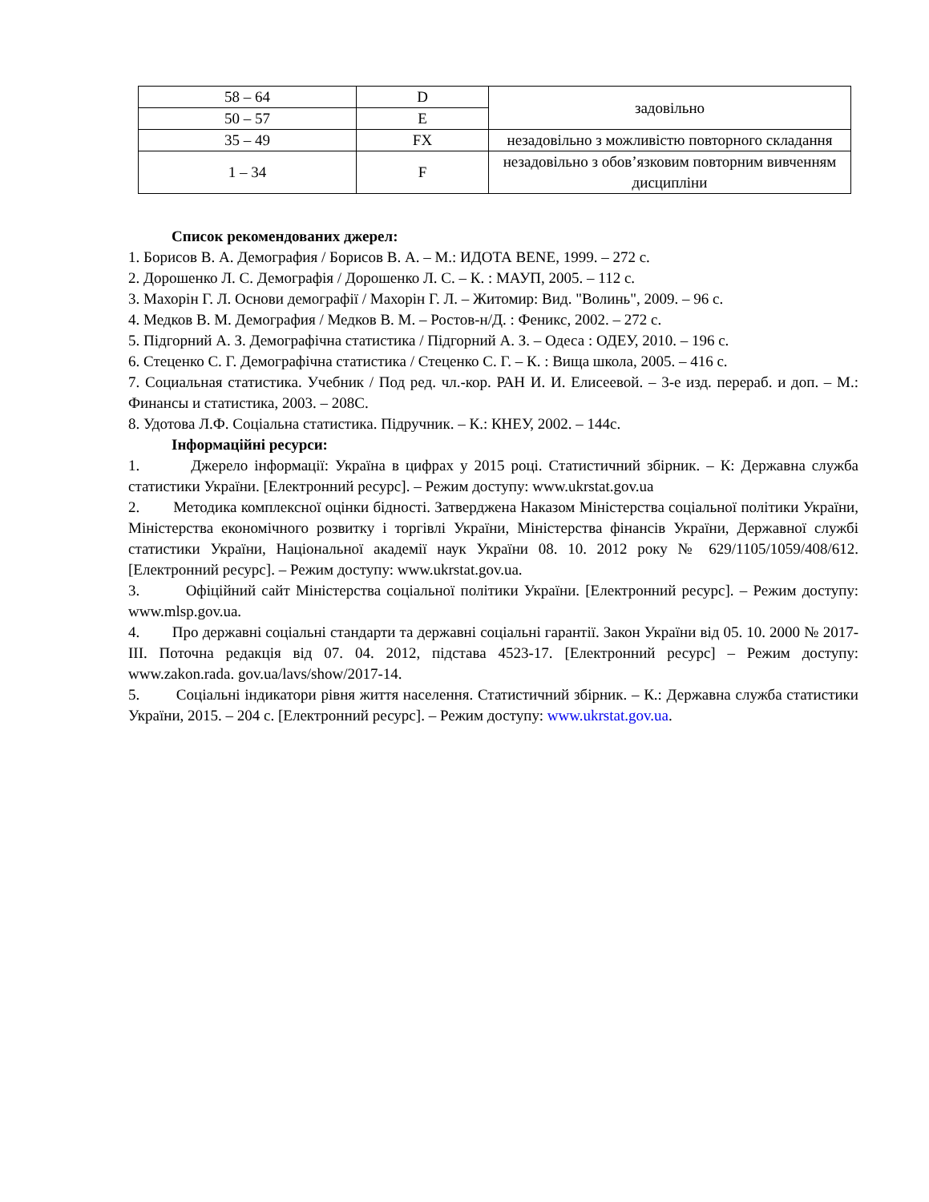| 58 – 64 | D | задовільно |
| 50 – 57 | E | |
| 35 – 49 | FX | незадовільно з можливістю повторного складання |
| 1 – 34 | F | незадовільно з обов’язковим повторним вивченням дисципліни |
Список рекомендованих джерел:
1. Борисов В. А. Демография / Борисов В. А. – М.: ИДОТА BENE, 1999. – 272 с.
2. Дорошенко Л. С. Демографія / Дорошенко Л. С. – К. : МАУП, 2005. – 112 с.
3. Махорін Г. Л. Основи демографії / Махорін Г. Л. – Житомир: Вид. "Волинь", 2009. – 96 с.
4. Медков В. М. Демография / Медков В. М. – Ростов-н/Д. : Феникс, 2002. – 272 с.
5. Підгорний А. З. Демографічна статистика / Підгорний А. З. – Одеса : ОДЕУ, 2010. – 196 с.
6. Стеценко С. Г. Демографічна статистика / Стеценко С. Г. – К. : Вища школа, 2005. – 416 с.
7. Социальная статистика. Учебник / Под ред. чл.-кор. РАН И. И. Елисеевой. – 3-е изд. перераб. и доп. – М.: Финансы и статистика, 2003. – 208С.
8. Удотова Л.Ф. Соціальна статистика. Підручник. – К.: КНЕУ, 2002. – 144с.
Інформаційні ресурси:
1. Джерело інформації: Україна в цифрах у 2015 році. Статистичний збірник. – К: Державна служба статистики України. [Електронний ресурс]. – Режим доступу: www.ukrstat.gov.ua
2. Методика комплексної оцінки бідності. Затверджена Наказом Міністерства соціальної політики України, Міністерства економічного розвитку і торгівлі України, Міністерства фінансів України, Державної службі статистики України, Національної академії наук України 08. 10. 2012 року № 629/1105/1059/408/612. [Електронний ресурс]. – Режим доступу: www.ukrstat.gov.ua.
3. Офіційний сайт Міністерства соціальної політики України. [Електронний ресурс]. – Режим доступу: www.mlsp.gov.ua.
4. Про державні соціальні стандарти та державні соціальні гарантії. Закон України від 05. 10. 2000 № 2017-ІІІ. Поточна редакція від 07. 04. 2012, підстава 4523-17. [Електронний ресурс] – Режим доступу: www.zakon.rada. gov.ua/lavs/show/2017-14.
5. Соціальні індикатори рівня життя населення. Статистичний збірник. – К.: Державна служба статистики України, 2015. – 204 с. [Електронний ресурс]. – Режим доступу: www.ukrstat.gov.ua.